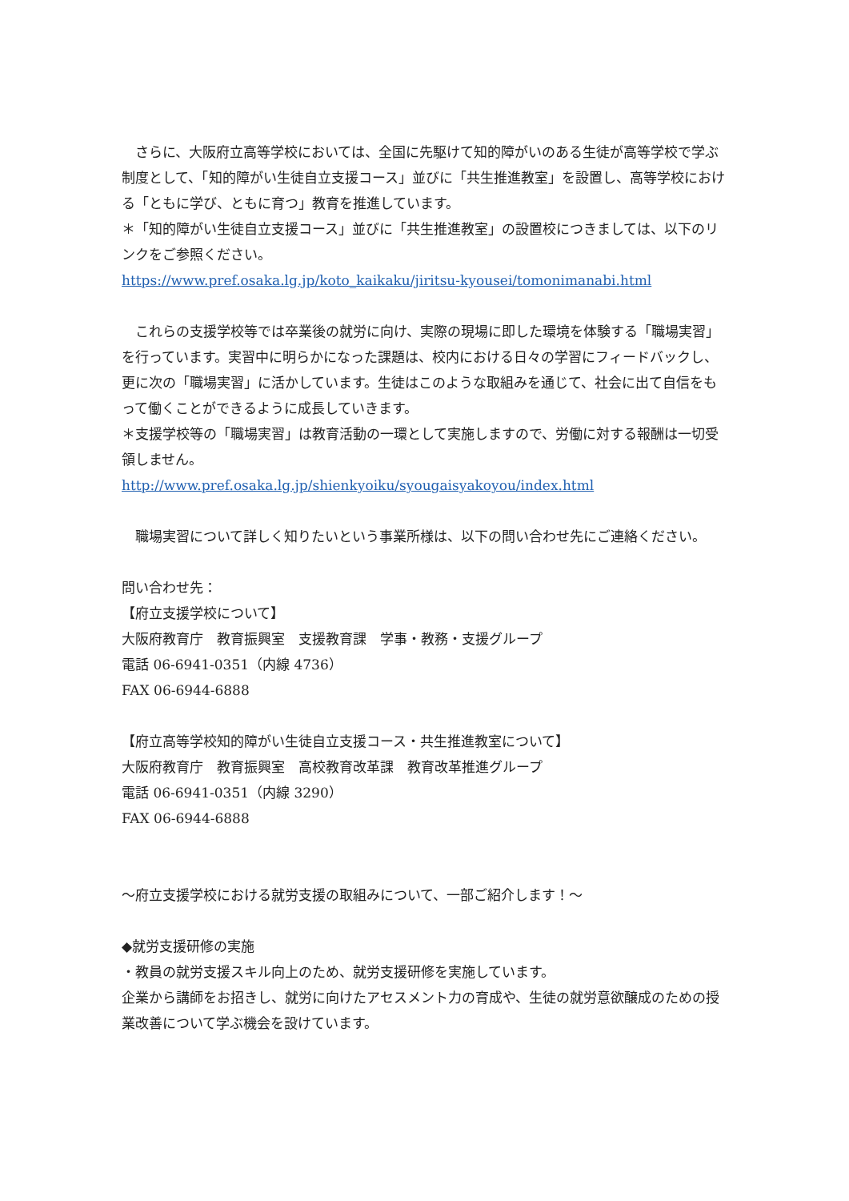さらに、大阪府立高等学校においては、全国に先駆けて知的障がいのある生徒が高等学校で学ぶ制度として、「知的障がい生徒自立支援コース」並びに「共生推進教室」を設置し、高等学校における「ともに学び、ともに育つ」教育を推進しています。
＊「知的障がい生徒自立支援コース」並びに「共生推進教室」の設置校につきましては、以下のリンクをご参照ください。
https://www.pref.osaka.lg.jp/koto_kaikaku/jiritsu-kyousei/tomonimanabi.html
　これらの支援学校等では卒業後の就労に向け、実際の現場に即した環境を体験する「職場実習」を行っています。実習中に明らかになった課題は、校内における日々の学習にフィードバックし、更に次の「職場実習」に活かしています。生徒はこのような取組みを通じて、社会に出て自信をもって働くことができるように成長していきます。
＊支援学校等の「職場実習」は教育活動の一環として実施しますので、労働に対する報酬は一切受領しません。
http://www.pref.osaka.lg.jp/shienkyoiku/syougaisyakoyou/index.html
　職場実習について詳しく知りたいという事業所様は、以下の問い合わせ先にご連絡ください。
問い合わせ先：
【府立支援学校について】
大阪府教育庁　教育振興室　支援教育課　学事・教務・支援グループ
電話 06-6941-0351（内線 4736）
FAX 06-6944-6888
【府立高等学校知的障がい生徒自立支援コース・共生推進教室について】
大阪府教育庁　教育振興室　高校教育改革課　教育改革推進グループ
電話 06-6941-0351（内線 3290）
FAX 06-6944-6888
～府立支援学校における就労支援の取組みについて、一部ご紹介します！～
◆就労支援研修の実施
・教員の就労支援スキル向上のため、就労支援研修を実施しています。
企業から講師をお招きし、就労に向けたアセスメント力の育成や、生徒の就労意欲醸成のための授業改善について学ぶ機会を設けています。